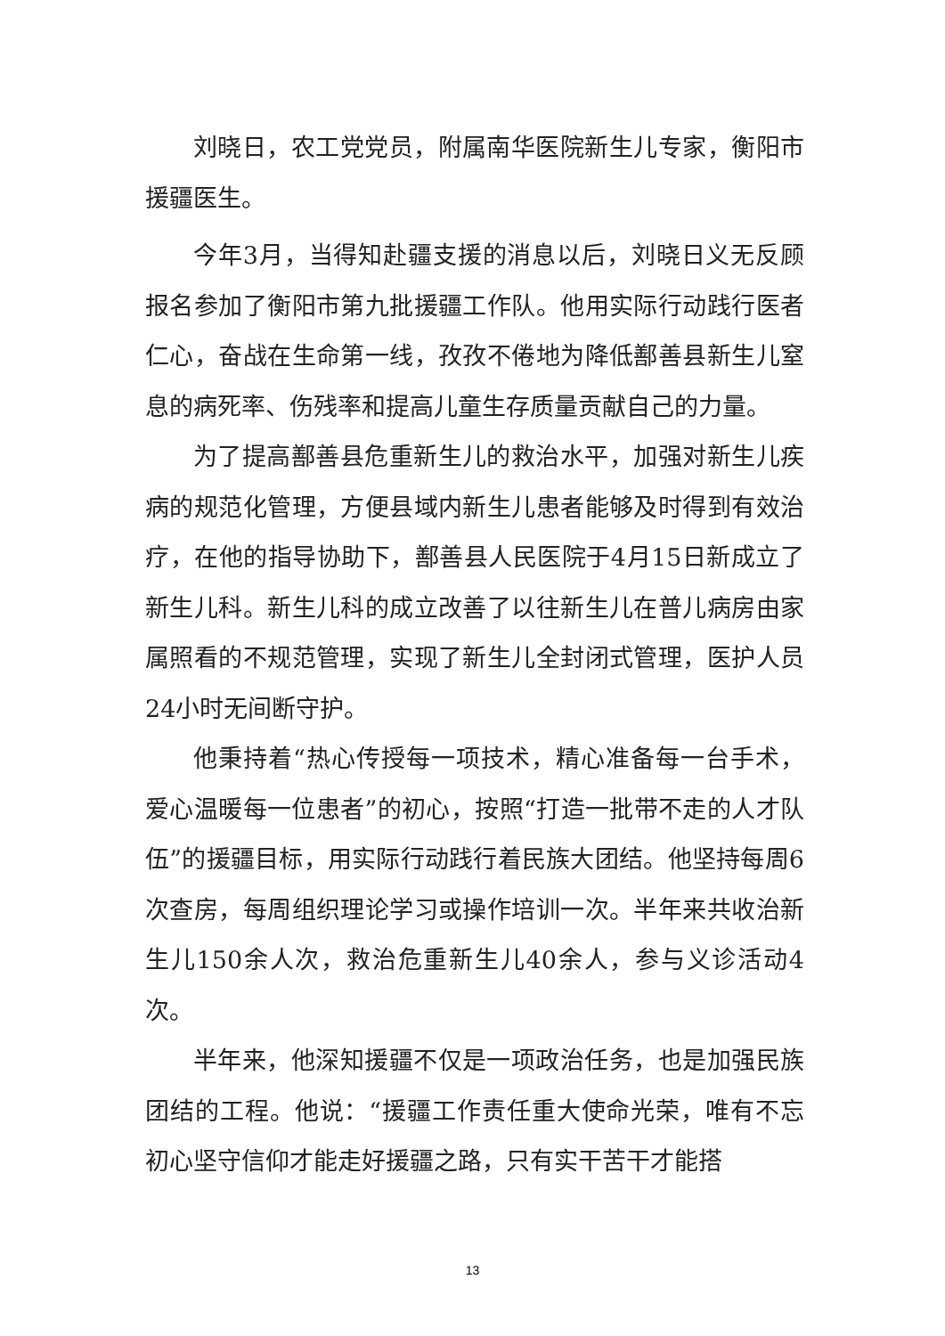刘晓日，农工党党员，附属南华医院新生儿专家，衡阳市援疆医生。
今年3月，当得知赴疆支援的消息以后，刘晓日义无反顾报名参加了衡阳市第九批援疆工作队。他用实际行动践行医者仁心，奋战在生命第一线，孜孜不倦地为降低鄯善县新生儿窒息的病死率、伤残率和提高儿童生存质量贡献自己的力量。
为了提高鄯善县危重新生儿的救治水平，加强对新生儿疾病的规范化管理，方便县域内新生儿患者能够及时得到有效治疗，在他的指导协助下，鄯善县人民医院于4月15日新成立了新生儿科。新生儿科的成立改善了以往新生儿在普儿病房由家属照看的不规范管理，实现了新生儿全封闭式管理，医护人员24小时无间断守护。
他秉持着“热心传授每一项技术，精心准备每一台手术，爱心温暖每一位患者”的初心，按照“打造一批带不走的人才队伍”的援疆目标，用实际行动践行着民族大团结。他坚持每周6次查房，每周组织理论学习或操作培训一次。半年来共收治新生儿150余人次，救治危重新生儿40余人，参与义诊活动4次。
半年来，他深知援疆不仅是一项政治任务，也是加强民族团结的工程。他说：“援疆工作责任重大使命光荣，唯有不忘初心坚守信仰才能走好援疆之路，只有实干苦干才能搭
13